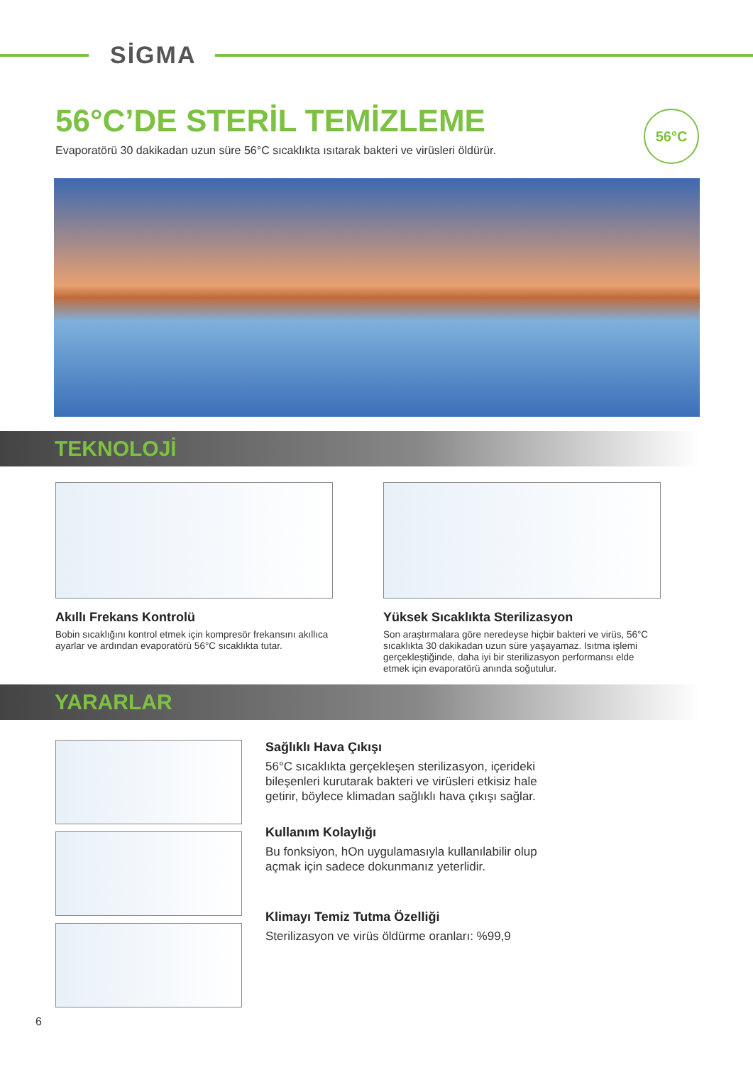SİGMA
56°C’DE STERİL TEMİZLEME
Evaporatörü 30 dakikadan uzun süre 56°C sıcaklıkta ısıtarak bakteri ve virüsleri öldürür.
56°C
TEKNOLOJİ
Akıllı Frekans Kontrolü
Bobin sıcaklığını kontrol etmek için kompresör frekansını akıllıca ayarlar ve ardından evaporatörü 56°C sıcaklıkta tutar.
Yüksek Sıcaklıkta Sterilizasyon
Son araştırmalara göre neredeyse hiçbir bakteri ve virüs, 56°C sıcaklıkta 30 dakikadan uzun süre yaşayamaz. Isıtma işlemi gerçekleştiğinde, daha iyi bir sterilizasyon performansı elde etmek için evaporatörü anında soğutulur.
YARARLAR
Sağlıklı Hava Çıkışı
56°C sıcaklıkta gerçekleşen sterilizasyon, içerideki bileşenleri kurutarak bakteri ve virüsleri etkisiz hale getirir, böylece klimadan sağlıklı hava çıkışı sağlar.
Kullanım Kolaylığı
Bu fonksiyon, hOn uygulamasıyla kullanılabilir olup açmak için sadece dokunmanız yeterlidir.
Klimayı Temiz Tutma Özelliği
Sterilizasyon ve virüs öldürme oranları: %99,9
6